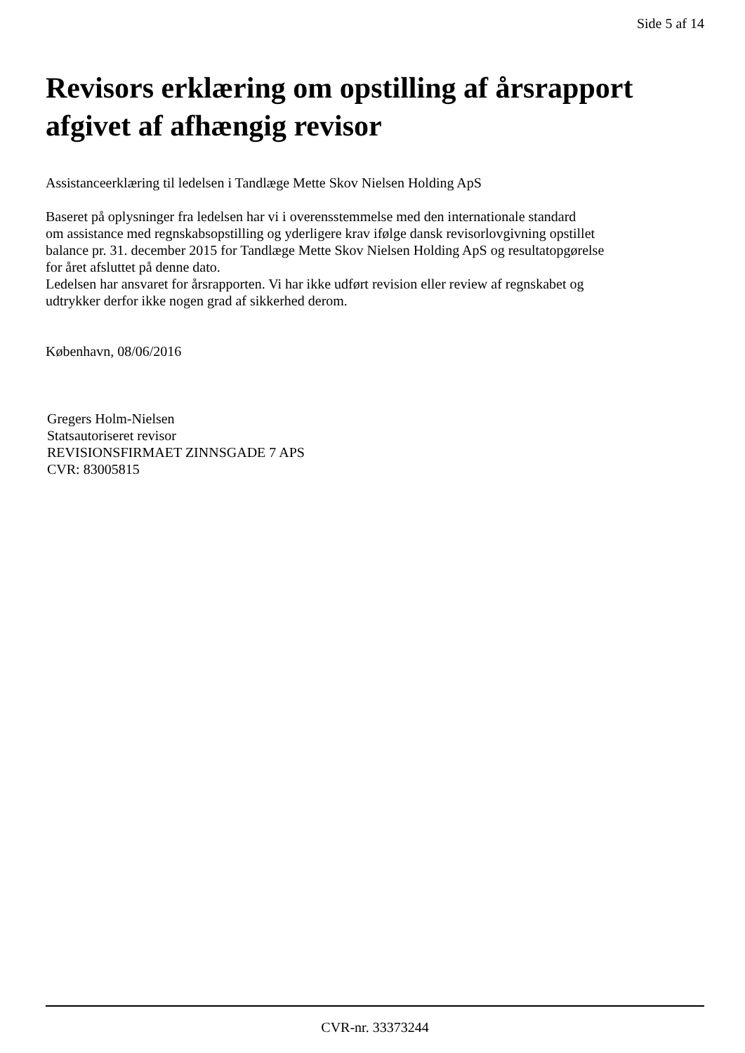Side 5 af 14
Revisors erklæring om opstilling af årsrapport afgivet af afhængig revisor
Assistanceerklæring til ledelsen i Tandlæge Mette Skov Nielsen Holding ApS
Baseret på oplysninger fra ledelsen har vi i overensstemmelse med den internationale standard
om assistance med regnskabsopstilling og yderligere krav ifølge dansk revisorlovgivning opstillet
balance pr. 31. december 2015 for Tandlæge Mette Skov Nielsen Holding ApS og resultatopgørelse
for året afsluttet på denne dato.
Ledelsen har ansvaret for årsrapporten. Vi har ikke udført revision eller review af regnskabet og
udtrykker derfor ikke nogen grad af sikkerhed derom.
København, 08/06/2016
Gregers Holm-Nielsen
Statsautoriseret revisor
REVISIONSFIRMAET ZINNSGADE 7 APS
CVR: 83005815
CVR-nr. 33373244